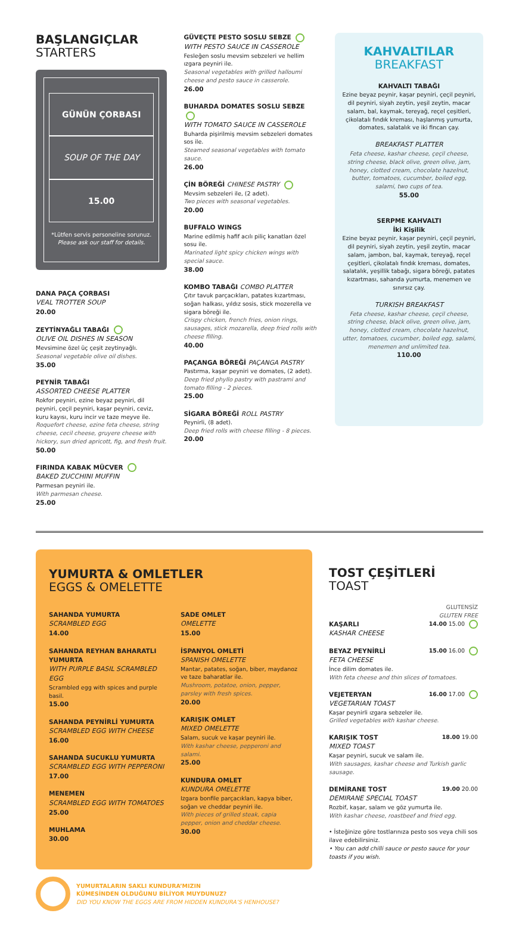BAŞLANGIÇLAR
STARTERS
GÜNÜN ÇORBASI
SOUP OF THE DAY
15.00
*Lütfen servis personeline sorunuz.
Please ask our staff for details.
DANA PAÇA ÇORBASI
VEAL TROTTER SOUP
20.00
ZEYTİNYAĞLI TABAĞI
OLIVE OIL DISHES IN SEASON
Mevsimine özel üç çeşit zeytinyağlı.
Seasonal vegetable olive oil dishes.
35.00
PEYNİR TABAĞI
ASSORTED CHEESE PLATTER
Rokfor peyniri, ezine beyaz peyniri, dil peyniri, çeçil peyniri, kaşar peyniri, ceviz, kuru kayısı, kuru incir ve taze meyve ile.
Roquefort cheese, ezine feta cheese, string cheese, cecil cheese, gruyere cheese with hickory, sun dried apricott, fig, and fresh fruit.
50.00
FIRINDA KABAK MÜCVER
BAKED ZUCCHINI MUFFIN
Parmesan peyniri ile.
With parmesan cheese.
25.00
GÜVEÇTE PESTO SOSLU SEBZE
WITH PESTO SAUCE IN CASSEROLE
Fesleğen soslu mevsim sebzeleri ve hellim ızgara peyniri ile.
Seasonal vegetables with grilled halloumi cheese and pesto sauce in casserole.
26.00
BUHARDA DOMATES SOSLU SEBZE
WITH TOMATO SAUCE IN CASSEROLE
Buharda pişirilmiş mevsim sebzeleri domates sos ile.
Steamed seasonal vegetables with tomato sauce.
26.00
ÇİN BÖREĞİ CHINESE PASTRY
Mevsim sebzeleri ile, (2 adet).
Two pieces with seasonal vegetables.
20.00
BUFFALO WINGS
Marine edilmiş hafif acılı piliç kanatları özel sosu ile.
Marinated light spicy chicken wings with special sauce.
38.00
KOMBO TABAĞI COMBO PLATTER
Çıtır tavuk parçacıkları, patates kızartması, soğan halkası, yıldız sosis, stick mozerella ve sigara böreği ile.
Crispy chicken, french fries, onion rings, sausages, stick mozarella, deep fried rolls with cheese filling.
40.00
PAÇANGA BÖREĞİ PAÇANGA PASTRY
Pastırma, kaşar peyniri ve domates, (2 adet).
Deep fried phyllo pastry with pastrami and tomato filling - 2 pieces.
25.00
SİGARA BÖREĞİ ROLL PASTRY
Peynirli, (8 adet).
Deep fried rolls with cheese filling - 8 pieces.
20.00
KAHVALTILAR
BREAKFAST
KAHVALTI TABAĞI
Ezine beyaz peynir, kaşar peyniri, çeçil peyniri, dil peyniri, siyah zeytin, yeşil zeytin, macar salam, bal, kaymak, tereyağ, reçel çeşitleri, çikolatalı fındık kreması, haşlanmış yumurta, domates, salatalık ve iki fincan çay.
BREAKFAST PLATTER
Feta cheese, kashar cheese, çeçil cheese, string cheese, black olive, green olive, jam, honey, clotted cream, chocolate hazelnut, butter, tomatoes, cucumber, boiled egg, salami, two cups of tea.
55.00
SERPME KAHVALTI
İki Kişilik
Ezine beyaz peynir, kaşar peyniri, çeçil peyniri, dil peyniri, siyah zeytin, yeşil zeytin, macar salam, jambon, bal, kaymak, tereyağ, reçel çeşitleri, çikolatalı fındık kreması, domates, salatalık, yeşillik tabağı, sigara böreği, patates kızartması, sahanda yumurta, menemen ve sınırsız çay.
TURKISH BREAKFAST
Feta cheese, kashar cheese, çeçil cheese, string cheese, black olive, green olive, jam, honey, clotted cream, chocolate hazelnut, utter, tomatoes, cucumber, boiled egg, salami, menemen and unlimited tea.
110.00
YUMURTA & OMLETLER
EGGS & OMELETTE
SAHANDA YUMURTA
SCRAMBLED EGG
14.00
SAHANDA REYHAN BAHARATLI YUMURTA
WITH PURPLE BASIL SCRAMBLED EGG
Scrambled egg with spices and purple basil.
15.00
SAHANDA PEYNİRLİ YUMURTA
SCRAMBLED EGG WITH CHEESE
16.00
SAHANDA SUCUKLU YUMURTA
SCRAMBLED EGG WITH PEPPERONI
17.00
MENEMEN
SCRAMBLED EGG WITH TOMATOES
25.00
MUHLAMA
30.00
SADE OMLET
OMELETTE
15.00
İSPANYOL OMLETİ
SPANISH OMELETTE
Mantar, patates, soğan, biber, maydanoz ve taze baharatlar ile.
Mushroom, potatoe, onion, pepper, parsley with fresh spices.
20.00
KARIŞIK OMLET
MIXED OMELETTE
Salam, sucuk ve kaşar peyniri ile.
With kashar cheese, pepperoni and salami.
25.00
KUNDURA OMLET
KUNDURA OMELETTE
Izgara bonfile parçacıkları, kapya biber, soğan ve cheddar peyniri ile.
With pieces of grilled steak, capia pepper, onion and cheddar cheese.
30.00
TOST ÇEŞİTLERİ
TOAST
GLUTENSİZ
GLUTEN FREE
KAŞARLI 14.00 15.00
KASHAR CHEESE
BEYAZ PEYNİRLİ 15.00 16.00
FETA CHEESE
İnce dilim domates ile.
With feta cheese and thin slices of tomatoes.
VEJETERYAN 16.00 17.00
VEGETARIAN TOAST
Kaşar peynirli ızgara sebzeler ile.
Grilled vegetables with kashar cheese.
KARIŞIK TOST 18.00 19.00
MIXED TOAST
Kaşar peyniri, sucuk ve salam ile.
With sausages, kashar cheese and Turkish garlic sausage.
DEMİRANE TOST 19.00 20.00
DEMIRANE SPECIAL TOAST
Rozbif, kaşar, salam ve göz yumurta ile.
With kashar cheese, roastbeef and fried egg.
• İsteğinize göre tostlarınıza pesto sos veya chili sos ilave edebilirsiniz.
• You can add chilli sauce or pesto sauce for your toasts if you wish.
YUMURTALARIN SAKLI KUNDURA’MIZIN
KÜMESİNDEN OLDUĞUNU BİLİYOR MUYDUNUZ?
DID YOU KNOW THE EGGS ARE FROM HIDDEN KUNDURA’S HENHOUSE?